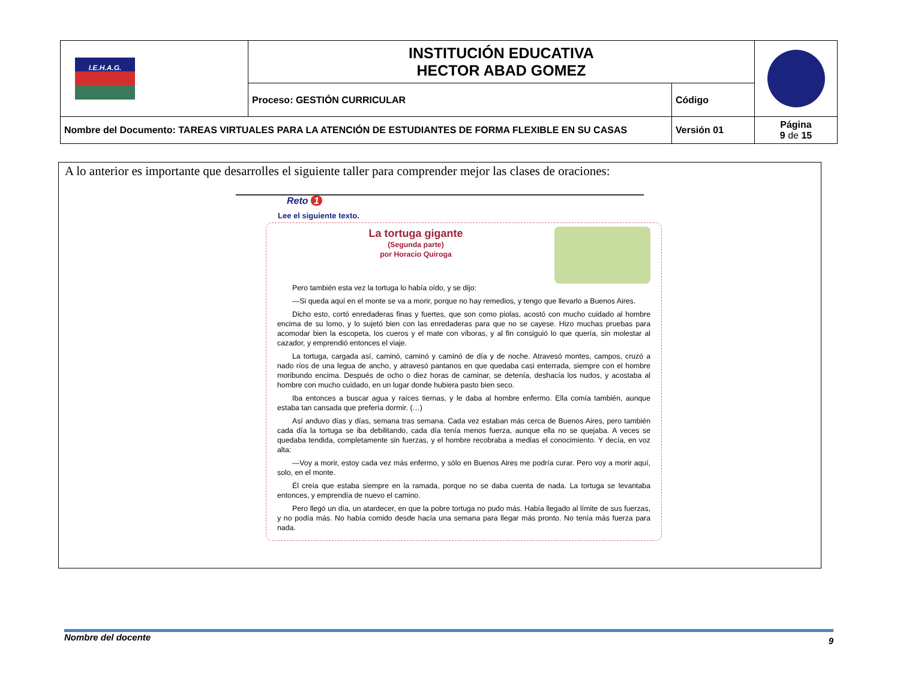| I.E.H.A.G. | INSTITUCIÓN EDUCATIVA HECTOR ABAD GOMEZ | | |
| | Proceso: GESTIÓN CURRICULAR | Código | |
| Nombre del Documento: TAREAS VIRTUALES PARA LA ATENCIÓN DE ESTUDIANTES DE FORMA FLEXIBLE EN SU CASAS | | Versión 01 | Página 9 de 15 |
A lo anterior es importante que desarrolles el siguiente taller para comprender mejor las clases de oraciones:
Reto 1
Lee el siguiente texto.
La tortuga gigante
(Segunda parte)
por Horacio Quiroga
Pero también esta vez la tortuga lo había oído, y se dijo:
—Si queda aquí en el monte se va a morir, porque no hay remedios, y tengo que llevarlo a Buenos Aires.
Dicho esto, cortó enredaderas finas y fuertes, que son como piolas, acostó con mucho cuidado al hombre encima de su lomo, y lo sujetó bien con las enredaderas para que no se cayese. Hizo muchas pruebas para acomodar bien la escopeta, los cueros y el mate con víboras, y al fin consiguió lo que quería, sin molestar al cazador, y emprendió entonces el viaje.
La tortuga, cargada así, caminó, caminó y caminó de día y de noche. Atravesó montes, campos, cruzó a nado ríos de una legua de ancho, y atravesó pantanos en que quedaba casi enterrada, siempre con el hombre moribundo encima. Después de ocho o diez horas de caminar, se detenía, deshacía los nudos, y acostaba al hombre con mucho cuidado, en un lugar donde hubiera pasto bien seco.
Iba entonces a buscar agua y raíces tiernas, y le daba al hombre enfermo. Ella comía también, aunque estaba tan cansada que prefería dormir. (…)
Así anduvo días y días, semana tras semana. Cada vez estaban más cerca de Buenos Aires, pero también cada día la tortuga se iba debilitando, cada día tenía menos fuerza, aunque ella no se quejaba. A veces se quedaba tendida, completamente sin fuerzas, y el hombre recobraba a medias el conocimiento. Y decía, en voz alta:
—Voy a morir, estoy cada vez más enfermo, y sólo en Buenos Aires me podría curar. Pero voy a morir aquí, solo, en el monte.
Él creía que estaba siempre en la ramada, porque no se daba cuenta de nada. La tortuga se levantaba entonces, y emprendía de nuevo el camino.
Pero llegó un día, un atardecer, en que la pobre tortuga no pudo más. Había llegado al límite de sus fuerzas, y no podía más. No había comido desde hacía una semana para llegar más pronto. No tenía más fuerza para nada.
Nombre del docente 9